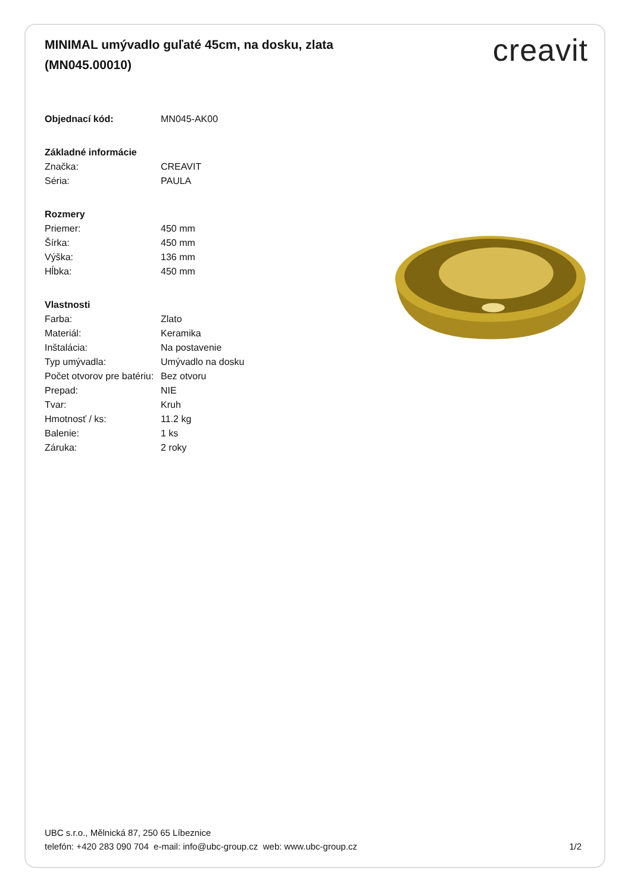MINIMAL umývadlo guľaté 45cm, na dosku, zlata (MN045.00010)
creavit
| Objednací kód: | MN045-AK00 |
| Základné informácie | |
| Značka: | CREAVIT |
| Séria: | PAULA |
| Rozmery | |
| Priemer: | 450 mm |
| Šírka: | 450 mm |
| Výška: | 136 mm |
| Hĺbka: | 450 mm |
| Vlastnosti | |
| Farba: | Zlato |
| Materiál: | Keramika |
| Inštalácia: | Na postavenie |
| Typ umývadla: | Umývadlo na dosku |
| Počet otvorov pre batériu: | Bez otvoru |
| Prepad: | NIE |
| Tvar: | Kruh |
| Hmotnosť / ks: | 11.2 kg |
| Balenie: | 1 ks |
| Záruka: | 2 roky |
UBC s.r.o., Mělnická 87, 250 65 Líbeznice
telefón: +420 283 090 704 e-mail: info@ubc-group.cz web: www.ubc-group.cz 1/2